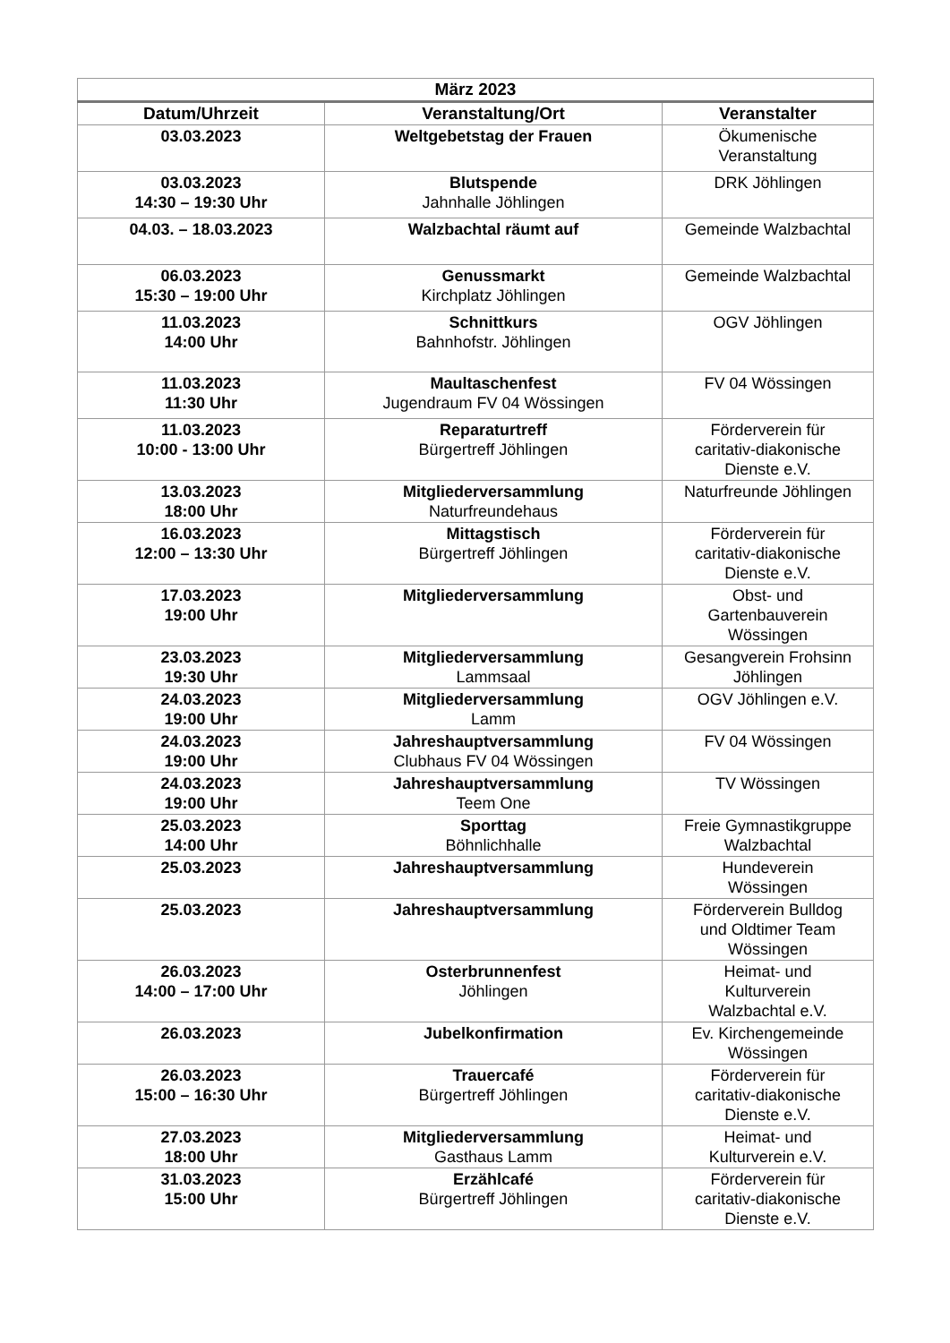| März 2023 | | |
| --- | --- | --- |
| Datum/Uhrzeit | Veranstaltung/Ort | Veranstalter |
| 03.03.2023 | Weltgebetstag der Frauen | Ökumenische Veranstaltung |
| 03.03.2023 14:30 – 19:30 Uhr | Blutspende Jahnhalle Jöhlingen | DRK Jöhlingen |
| 04.03. – 18.03.2023 | Walzbachtal räumt auf | Gemeinde Walzbachtal |
| 06.03.2023 15:30 – 19:00 Uhr | Genussmarkt Kirchplatz Jöhlingen | Gemeinde Walzbachtal |
| 11.03.2023 14:00 Uhr | Schnittkurs Bahnhofstr. Jöhlingen | OGV Jöhlingen |
| 11.03.2023 11:30 Uhr | Maultaschenfest Jugendraum FV 04 Wössingen | FV 04 Wössingen |
| 11.03.2023 10:00 - 13:00 Uhr | Reparaturtreff Bürgertreff Jöhlingen | Förderverein für caritativ-diakonische Dienste e.V. |
| 13.03.2023 18:00 Uhr | Mitgliederversammlung Naturfreundehaus | Naturfreunde Jöhlingen |
| 16.03.2023 12:00 – 13:30 Uhr | Mittagstisch Bürgertreff Jöhlingen | Förderverein für caritativ-diakonische Dienste e.V. |
| 17.03.2023 19:00 Uhr | Mitgliederversammlung | Obst- und Gartenbauverein Wössingen |
| 23.03.2023 19:30 Uhr | Mitgliederversammlung Lammsaal | Gesangverein Frohsinn Jöhlingen |
| 24.03.2023 19:00 Uhr | Mitgliederversammlung Lamm | OGV Jöhlingen e.V. |
| 24.03.2023 19:00 Uhr | Jahreshauptversammlung Clubhaus FV 04 Wössingen | FV 04 Wössingen |
| 24.03.2023 19:00 Uhr | Jahreshauptversammlung Teem One | TV Wössingen |
| 25.03.2023 14:00 Uhr | Sporttag Böhnlichhalle | Freie Gymnastikgruppe Walzbachtal |
| 25.03.2023 | Jahreshauptversammlung | Hundeverein Wössingen |
| 25.03.2023 | Jahreshauptversammlung | Förderverein Bulldog und Oldtimer Team Wössingen |
| 26.03.2023 14:00 – 17:00 Uhr | Osterbrunnenfest Jöhlingen | Heimat- und Kulturverein Walzbachtal e.V. |
| 26.03.2023 | Jubelkonfirmation | Ev. Kirchengemeinde Wössingen |
| 26.03.2023 15:00 – 16:30 Uhr | Trauercafé Bürgertreff Jöhlingen | Förderverein für caritativ-diakonische Dienste e.V. |
| 27.03.2023 18:00 Uhr | Mitgliederversammlung Gasthaus Lamm | Heimat- und Kulturverein e.V. |
| 31.03.2023 15:00 Uhr | Erzählcafé Bürgertreff Jöhlingen | Förderverein für caritativ-diakonische Dienste e.V. |